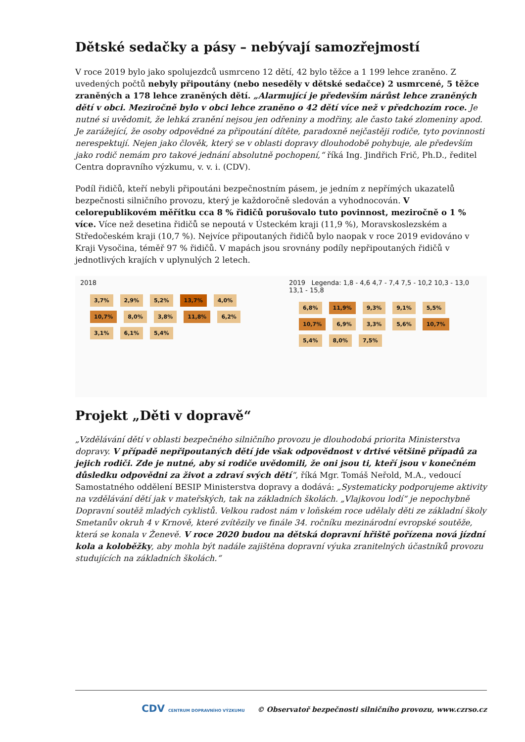Dětské sedačky a pásy – nebývají samozřejmostí
V roce 2019 bylo jako spolujezdců usmrceno 12 dětí, 42 bylo těžce a 1 199 lehce zraněno. Z uvedených počtů nebyly připoutány (nebo neseděly v dětské sedačce) 2 usmrcené, 5 těžce zraněných a 178 lehce zraněných dětí. „Alarmující je především nárůst lehce zraněných dětí v obci. Meziročně bylo v obci lehce zraněno o 42 dětí více než v předchozím roce. Je nutné si uvědomit, že lehká zranění nejsou jen odřeniny a modřiny, ale často také zlomeniny apod. Je zarážející, že osoby odpovědné za připoutání dítěte, paradoxně nejčastěji rodiče, tyto povinnosti nerespektují. Nejen jako člověk, který se v oblasti dopravy dlouhodobě pohybuje, ale především jako rodič nemám pro takové jednání absolutně pochopení,“ říká Ing. Jindřich Frič, Ph.D., ředitel Centra dopravního výzkumu, v. v. i. (CDV).
Podíl řidičů, kteří nebyli připoutáni bezpečnostním pásem, je jedním z nepřímých ukazatelů bezpečnosti silničního provozu, který je každoročně sledován a vyhodnocován. V celorepublikovém měřítku cca 8 % řidičů porušovalo tuto povinnost, meziročně o 1 % více. Více než desetina řidičů se nepoutá v Ústeckém kraji (11,9 %), Moravskoslezském a Středočeském kraji (10,7 %). Nejvíce připoutaných řidičů bylo naopak v roce 2019 evidováno v Kraji Vysočina, téměř 97 % řidičů. V mapách jsou srovnány podíly nepřipoutaných řidičů v jednotlivých krajích v uplynulých 2 letech.
2018
3,7% 2,9% 5,2% 13,7% 4,0% 10,7% 8,0% 3,8% 11,8% 6,2% 3,1% 6,1% 5,4%
2019 Legenda: 1,8 - 4,6 4,7 - 7,4 7,5 - 10,2 10,3 - 13,0 13,1 - 15,8
6,8% 11,9% 9,3% 9,1% 5,5% 10,7% 6,9% 3,3% 5,6% 10,7% 5,4% 8,0% 7,5%
Projekt „Děti v dopravě“
„Vzdělávání dětí v oblasti bezpečného silničního provozu je dlouhodobá priorita Ministerstva dopravy. V případě nepřipoutaných dětí jde však odpovědnost v drtivé většině případů za jejich rodiči. Zde je nutné, aby si rodiče uvědomili, že oni jsou ti, kteří jsou v konečném důsledku odpovědni za život a zdraví svých dětí“, říká Mgr. Tomáš Neřold, M.A., vedoucí Samostatného oddělení BESIP Ministerstva dopravy a dodává: „Systematicky podporujeme aktivity na vzdělávání dětí jak v mateřských, tak na základních školách. „Vlajkovou lodí“ je nepochybně Dopravní soutěž mladých cyklistů. Velkou radost nám v loňském roce udělaly děti ze základní školy Smetanův okruh 4 v Krnově, které zvítězily ve finále 34. ročníku mezinárodní evropské soutěže, která se konala v Ženevě. V roce 2020 budou na dětská dopravní hřiště pořízena nová jízdní kola a koloběžky, aby mohla být nadále zajištěna dopravní výuka zranitelných účastníků provozu studujících na základních školách.“
CDV CENTRUM DOPRAVNÍHO VÝZKUMU © Observatoř bezpečnosti silničního provozu, www.czrso.cz